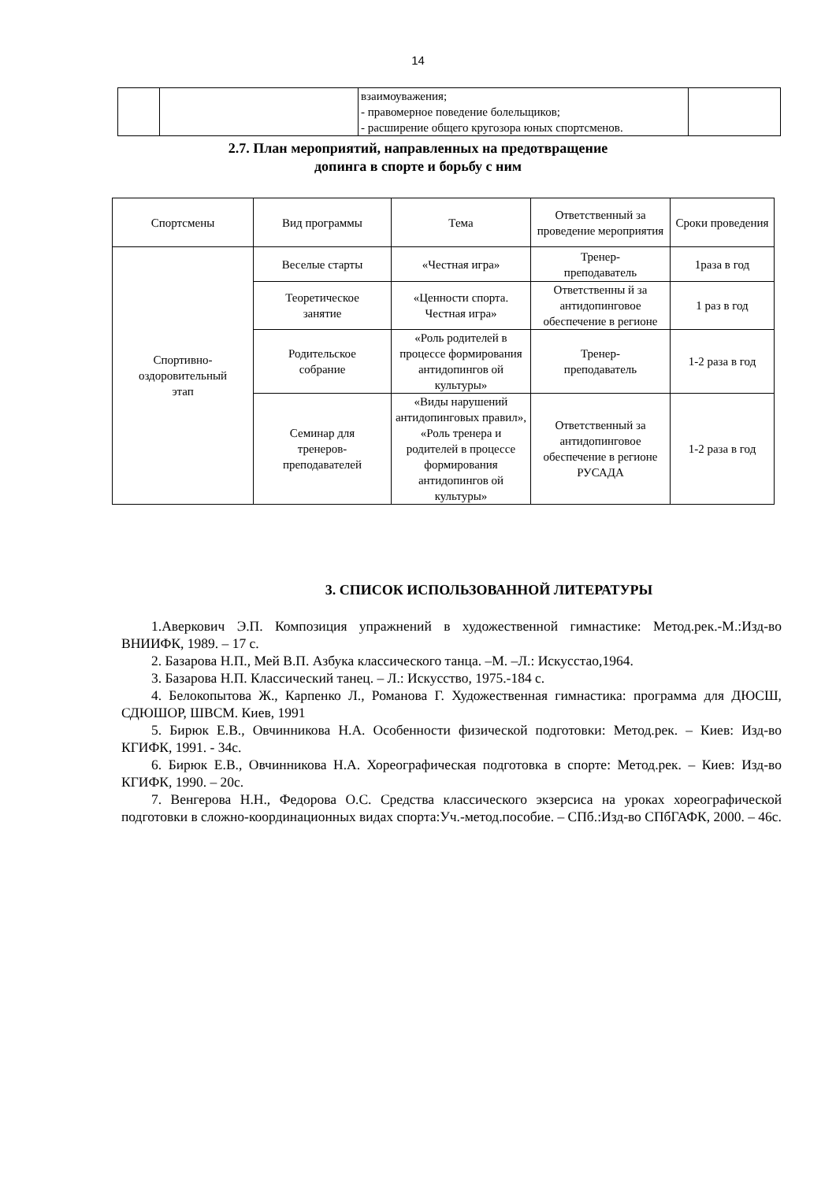14
| | | взаимоуважения; - правомерное поведение болельщиков; - расширение общего кругозора юных спортсменов. | |
2.7. План мероприятий, направленных на предотвращение
допинга в спорте и борьбу с ним
| Спортсмены | Вид программы | Тема | Ответственный за проведение мероприятия | Сроки проведения |
| --- | --- | --- | --- | --- |
| Спортивно- оздоровительный этап | Веселые старты | «Честная игра» | Тренер- преподаватель | 1раза в год |
| | Теоретическое занятие | «Ценности спорта. Честная игра» | Ответственны й за антидопинговое обеспечение в регионе | 1 раз в год |
| | Родительское собрание | «Роль родителей в процессе формирования антидопингов ой культуры» | Тренер- преподаватель | 1-2 раза в год |
| | Семинар для тренеров- преподавателей | «Виды нарушений антидопинговых правил», «Роль тренера и родителей в процессе формирования антидопингов ой культуры» | Ответственный за антидопинговое обеспечение в регионе РУСАДА | 1-2 раза в год |
3. СПИСОК ИСПОЛЬЗОВАННОЙ ЛИТЕРАТУРЫ
1.Аверкович Э.П. Композиция упражнений в художественной гимнастике: Метод.рек.-М.:Изд-во ВНИИФК, 1989. – 17 с.
2. Базарова Н.П., Мей В.П. Азбука классического танца. –М. –Л.: Искусстао,1964.
3. Базарова Н.П. Классический танец. – Л.: Искусство, 1975.-184 с.
4. Белокопытова Ж., Карпенко Л., Романова Г. Художественная гимнастика: программа для ДЮСШ, СДЮШОР, ШВСМ. Киев, 1991
5. Бирюк Е.В., Овчинникова Н.А. Особенности физической подготовки: Метод.рек. – Киев: Изд-во КГИФК, 1991. - 34с.
6. Бирюк Е.В., Овчинникова Н.А. Хореографическая подготовка в спорте: Метод.рек. – Киев: Изд-во КГИФК, 1990. – 20с.
7. Венгерова Н.Н., Федорова О.С. Средства классического экзерсиса на уроках хореографической подготовки в сложно-координационных видах спорта:Уч.-метод.пособие. – СПб.:Изд-во СПбГАФК, 2000. – 46с.